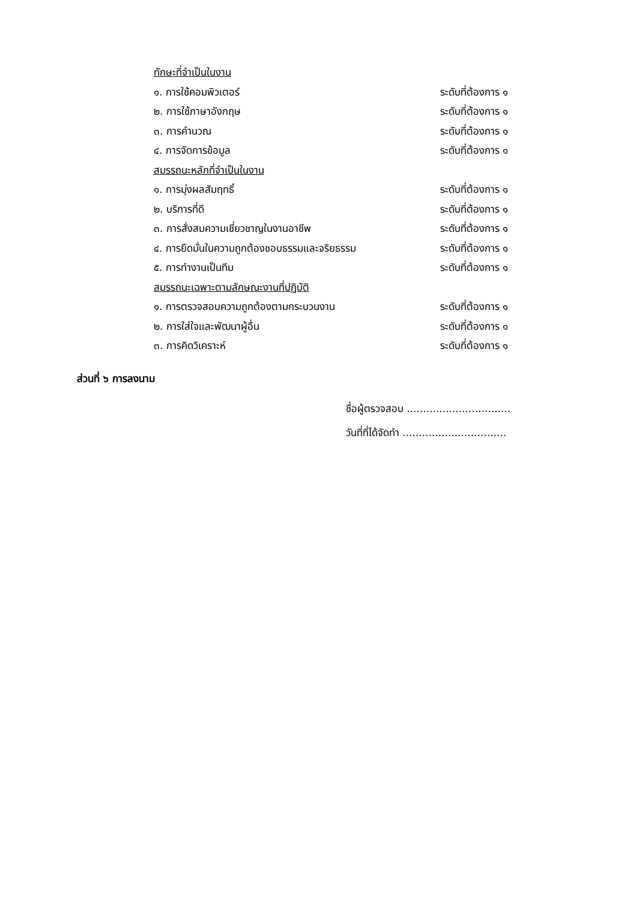ทักษะที่จำเป็นในงาน
๑. การใช้คอมพิวเตอร์ ระดับที่ต้องการ ๑
๒. การใช้ภาษาอังกฤษ ระดับที่ต้องการ ๑
๓. การคำนวณ ระดับที่ต้องการ ๑
๔. การจัดการข้อมูล ระดับที่ต้องการ ๑
สมรรถนะหลักที่จำเป็นในงาน
๑. การมุ่งผลสัมฤทธิ์ ระดับที่ต้องการ ๑
๒. บริการที่ดี ระดับที่ต้องการ ๑
๓. การสั่งสมความเชี่ยวชาญในงานอาชีพ ระดับที่ต้องการ ๑
๔. การยึดมั่นในความถูกต้องชอบธรรมและจริยธรรม ระดับที่ต้องการ ๑
๕. การทำงานเป็นทีม ระดับที่ต้องการ ๑
สมรรถนะเฉพาะตามลักษณะงานที่ปฏิบัติ
๑. การตรวจสอบความถูกต้องตามกระบวนงาน ระดับที่ต้องการ ๑
๒. การใส่ใจและพัฒนาผู้อื่น ระดับที่ต้องการ ๑
๓. การคิดวิเคราะห์ ระดับที่ต้องการ ๑
ส่วนที่ ๖ การลงนาม
ชื่อผู้ตรวจสอบ ................................
วันที่ที่ได้จัดทำ ................................